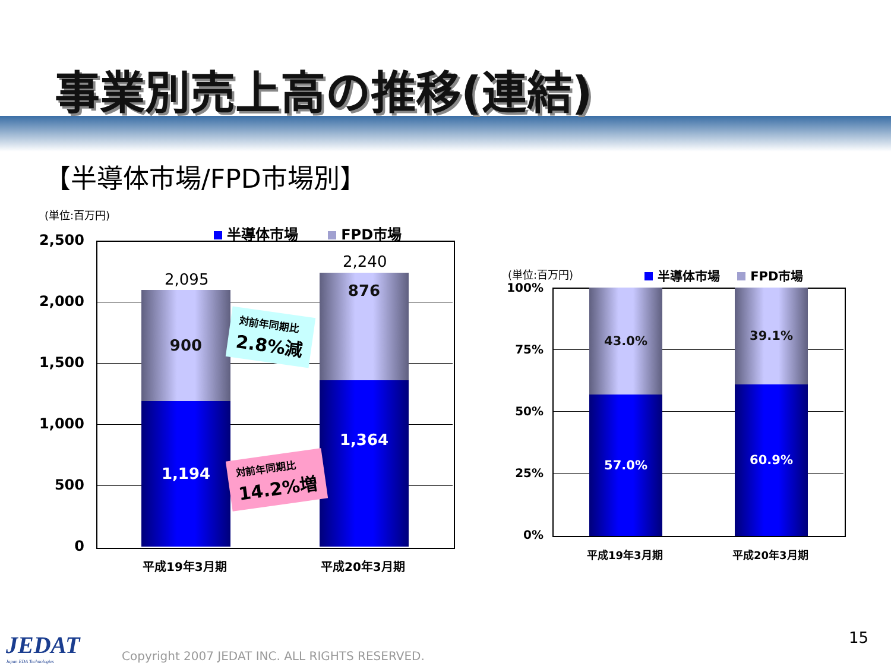事業別売上高の推移(連結)
【半導体市場/FPD市場別】
(単位:百万円)
半導体市場 FPD市場
2,500
2,000
1,500
1,000
500
0
2,095
900
1,194
2,240
876
1,364
対前年同期比
2.8%減
対前年同期比
14.2%増
平成19年3月期 平成20年3月期
(単位:百万円) 半導体市場 FPD市場
100%
75%
50%
25%
0%
43.0%
57.0%
39.1%
60.9%
平成19年3月期 平成20年3月期
JEDAT
Japan EDA Technologies
Copyright 2007 JEDAT INC. ALL RIGHTS RESERVED.
15